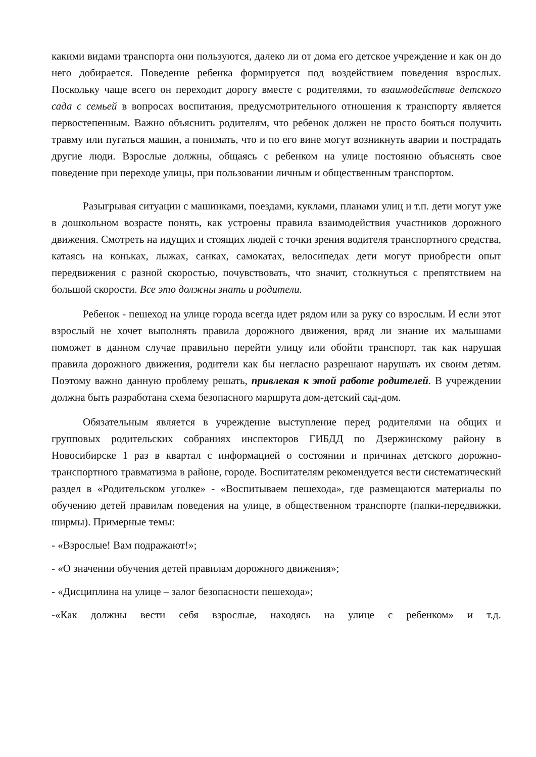какими видами транспорта они пользуются, далеко ли от дома его детское учреждение и как он до него добирается. Поведение ребенка формируется под воздействием поведения взрослых. Поскольку чаще всего он переходит дорогу вместе с родителями, то взаимодействие детского сада с семьей в вопросах воспитания, предусмотрительного отношения к транспорту является первостепенным. Важно объяснить родителям, что ребенок должен не просто бояться получить травму или пугаться машин, а понимать, что и по его вине могут возникнуть аварии и пострадать другие люди. Взрослые должны, общаясь с ребенком на улице постоянно объяснять свое поведение при переходе улицы, при пользовании личным и общественным транспортом.
Разыгрывая ситуации с машинками, поездами, куклами, планами улиц и т.п. дети могут уже в дошкольном возрасте понять, как устроены правила взаимодействия участников дорожного движения. Смотреть на идущих и стоящих людей с точки зрения водителя транспортного средства, катаясь на коньках, лыжах, санках, самокатах, велосипедах дети могут приобрести опыт передвижения с разной скоростью, почувствовать, что значит, столкнуться с препятствием на большой скорости. Все это должны знать и родители.
Ребенок - пешеход на улице города всегда идет рядом или за руку со взрослым. И если этот взрослый не хочет выполнять правила дорожного движения, вряд ли знание их малышами поможет в данном случае правильно перейти улицу или обойти транспорт, так как нарушая правила дорожного движения, родители как бы негласно разрешают нарушать их своим детям. Поэтому важно данную проблему решать, привлекая к этой работе родителей. В учреждении должна быть разработана схема безопасного маршрута дом-детский сад-дом.
Обязательным является в учреждение выступление перед родителями на общих и групповых родительских собраниях инспекторов ГИБДД по Дзержинскому району в Новосибирске 1 раз в квартал с информацией о состоянии и причинах детского дорожно-транспортного травматизма в районе, городе. Воспитателям рекомендуется вести систематический раздел в «Родительском уголке» - «Воспитываем пешехода», где размещаются материалы по обучению детей правилам поведения на улице, в общественном транспорте (папки-передвижки, ширмы). Примерные темы:
- «Взрослые! Вам подражают!»;
- «О значении обучения детей правилам дорожного движения»;
- «Дисциплина на улице – залог безопасности пешехода»;
-«Как должны вести себя взрослые, находясь на улице с ребенком» и т.д.